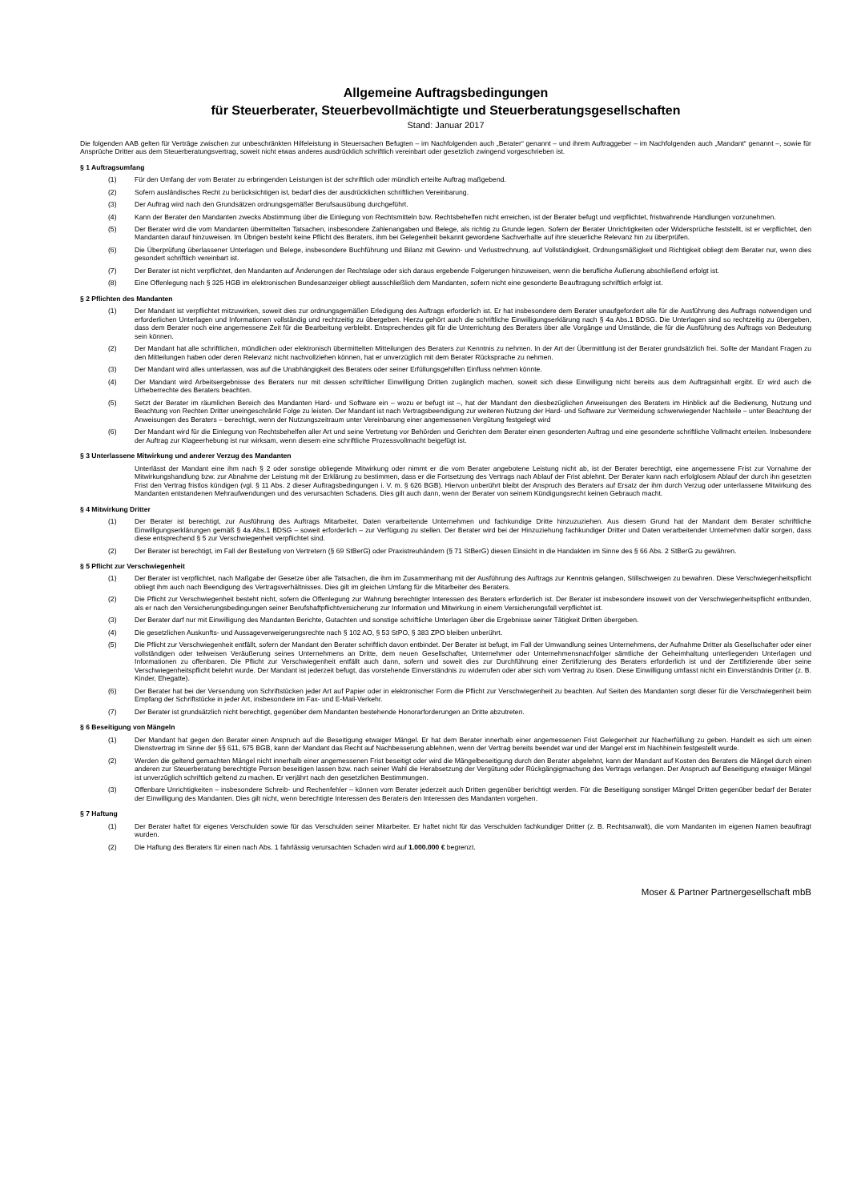Allgemeine Auftragsbedingungen
für Steuerberater, Steuerbevollmächtigte und Steuerberatungsgesellschaften
Stand: Januar 2017
Die folgenden AAB gelten für Verträge zwischen zur unbeschränkten Hilfeleistung in Steuersachen Befugten – im Nachfolgenden auch „Berater“ genannt – und ihrem Auftraggeber – im Nachfolgenden auch „Mandant“ genannt –, sowie für Ansprüche Dritter aus dem Steuerberatungsvertrag, soweit nicht etwas anderes ausdrücklich schriftlich vereinbart oder gesetzlich zwingend vorgeschrieben ist.
§ 1 Auftragsumfang
(1) Für den Umfang der vom Berater zu erbringenden Leistungen ist der schriftlich oder mündlich erteilte Auftrag maßgebend.
(2) Sofern ausländisches Recht zu berücksichtigen ist, bedarf dies der ausdrücklichen schriftlichen Vereinbarung.
(3) Der Auftrag wird nach den Grundsätzen ordnungsgemäßer Berufsausübung durchgeführt.
(4) Kann der Berater den Mandanten zwecks Abstimmung über die Einlegung von Rechtsmitteln bzw. Rechtsbehelfen nicht erreichen, ist der Berater befugt und verpflichtet, fristwahrende Handlungen vorzunehmen.
(5) Der Berater wird die vom Mandanten übermittelten Tatsachen, insbesondere Zahlenangaben und Belege, als richtig zu Grunde legen. Sofern der Berater Unrichtigkeiten oder Widersprüche feststellt, ist er verpflichtet, den Mandanten darauf hinzuweisen. Im Übrigen besteht keine Pflicht des Beraters, ihm bei Gelegenheit bekannt gewordene Sachverhalte auf ihre steuerliche Relevanz hin zu überprüfen.
(6) Die Überprüfung überlassener Unterlagen und Belege, insbesondere Buchführung und Bilanz mit Gewinn- und Verlustrechnung, auf Vollständigkeit, Ordnungsmäßigkeit und Richtigkeit obliegt dem Berater nur, wenn dies gesondert schriftlich vereinbart ist.
(7) Der Berater ist nicht verpflichtet, den Mandanten auf Änderungen der Rechtslage oder sich daraus ergebende Folgerungen hinzuweisen, wenn die berufliche Äußerung abschließend erfolgt ist.
(8) Eine Offenlegung nach § 325 HGB im elektronischen Bundesanzeiger obliegt ausschließlich dem Mandanten, sofern nicht eine gesonderte Beauftragung schriftlich erfolgt ist.
§ 2 Pflichten des Mandanten
(1) Der Mandant ist verpflichtet mitzuwirken, soweit dies zur ordnungsgemäßen Erledigung des Auftrags erforderlich ist. Er hat insbesondere dem Berater unaufgefordert alle für die Ausführung des Auftrags notwendigen und erforderlichen Unterlagen und Informationen vollständig und rechtzeitig zu übergeben. Hierzu gehört auch die schriftliche Einwilligungserklärung nach § 4a Abs.1 BDSG. Die Unterlagen sind so rechtzeitig zu übergeben, dass dem Berater noch eine angemessene Zeit für die Bearbeitung verbleibt. Entsprechendes gilt für die Unterrichtung des Beraters über alle Vorgänge und Umstände, die für die Ausführung des Auftrags von Bedeutung sein können.
(2) Der Mandant hat alle schriftlichen, mündlichen oder elektronisch übermittelten Mitteilungen des Beraters zur Kenntnis zu nehmen. In der Art der Übermittlung ist der Berater grundsätzlich frei. Sollte der Mandant Fragen zu den Mitteilungen haben oder deren Relevanz nicht nachvollziehen können, hat er unverzüglich mit dem Berater Rücksprache zu nehmen.
(3) Der Mandant wird alles unterlassen, was auf die Unabhängigkeit des Beraters oder seiner Erfüllungsgehilfen Einfluss nehmen könnte.
(4) Der Mandant wird Arbeitsergebnisse des Beraters nur mit dessen schriftlicher Einwilligung Dritten zugänglich machen, soweit sich diese Einwilligung nicht bereits aus dem Auftragsinhalt ergibt. Er wird auch die Urheberrechte des Beraters beachten.
(5) Setzt der Berater im räumlichen Bereich des Mandanten Hard- und Software ein – wozu er befugt ist –, hat der Mandant den diesbezüglichen Anweisungen des Beraters im Hinblick auf die Bedienung, Nutzung und Beachtung von Rechten Dritter uneingeschränkt Folge zu leisten. Der Mandant ist nach Vertragsbeendigung zur weiteren Nutzung der Hard- und Software zur Vermeidung schwerwiegender Nachteile – unter Beachtung der Anweisungen des Beraters – berechtigt, wenn der Nutzungszeitraum unter Vereinbarung einer angemessenen Vergütung festgelegt wird
(6) Der Mandant wird für die Einlegung von Rechtsbehelfen aller Art und seine Vertretung vor Behörden und Gerichten dem Berater einen gesonderten Auftrag und eine gesonderte schriftliche Vollmacht erteilen. Insbesondere der Auftrag zur Klageerhebung ist nur wirksam, wenn diesem eine schriftliche Prozessvollmacht beigefügt ist.
§ 3 Unterlassene Mitwirkung und anderer Verzug des Mandanten
Unterlässt der Mandant eine ihm nach § 2 oder sonstige obliegende Mitwirkung oder nimmt er die vom Berater angebotene Leistung nicht ab, ist der Berater berechtigt, eine angemessene Frist zur Vornahme der Mitwirkungshandlung bzw. zur Abnahme der Leistung mit der Erklärung zu bestimmen, dass er die Fortsetzung des Vertrags nach Ablauf der Frist ablehnt. Der Berater kann nach erfolglosem Ablauf der durch ihn gesetzten Frist den Vertrag fristlos kündigen (vgl. § 11 Abs. 2 dieser Auftragsbedingungen i. V. m. § 626 BGB). Hiervon unberührt bleibt der Anspruch des Beraters auf Ersatz der ihm durch Verzug oder unterlassene Mitwirkung des Mandanten entstandenen Mehraufwendungen und des verursachten Schadens. Dies gilt auch dann, wenn der Berater von seinem Kündigungsrecht keinen Gebrauch macht.
§ 4 Mitwirkung Dritter
(1) Der Berater ist berechtigt, zur Ausführung des Auftrags Mitarbeiter, Daten verarbeitende Unternehmen und fachkundige Dritte hinzuzuziehen. Aus diesem Grund hat der Mandant dem Berater schriftliche Einwilligungserklärungen gemäß § 4a Abs.1 BDSG – soweit erforderlich – zur Verfügung zu stellen. Der Berater wird bei der Hinzuziehung fachkundiger Dritter und Daten verarbeitender Unternehmen dafür sorgen, dass diese entsprechend § 5 zur Verschwiegenheit verpflichtet sind.
(2) Der Berater ist berechtigt, im Fall der Bestellung von Vertretern (§ 69 StBerG) oder Praxistreuhändern (§ 71 StBerG) diesen Einsicht in die Handakten im Sinne des § 66 Abs. 2 StBerG zu gewähren.
§ 5 Pflicht zur Verschwiegenheit
(1) Der Berater ist verpflichtet, nach Maßgabe der Gesetze über alle Tatsachen, die ihm im Zusammenhang mit der Ausführung des Auftrags zur Kenntnis gelangen, Stillschweigen zu bewahren. Diese Verschwiegenheitspflicht obliegt ihm auch nach Beendigung des Vertragsverhältnisses. Dies gilt im gleichen Umfang für die Mitarbeiter des Beraters.
(2) Die Pflicht zur Verschwiegenheit besteht nicht, sofern die Offenlegung zur Wahrung berechtigter Interessen des Beraters erforderlich ist. Der Berater ist insbesondere insoweit von der Verschwiegenheitspflicht entbunden, als er nach den Versicherungsbedingungen seiner Berufshaftpflichtversicherung zur Information und Mitwirkung in einem Versicherungsfall verpflichtet ist.
(3) Der Berater darf nur mit Einwilligung des Mandanten Berichte, Gutachten und sonstige schriftliche Unterlagen über die Ergebnisse seiner Tätigkeit Dritten übergeben.
(4) Die gesetzlichen Auskunfts- und Aussageverweigerungsrechte nach § 102 AO, § 53 StPO, § 383 ZPO bleiben unberührt.
(5) Die Pflicht zur Verschwiegenheit entfällt, sofern der Mandant den Berater schriftlich davon entbindet. Der Berater ist befugt, im Fall der Umwandlung seines Unternehmens, der Aufnahme Dritter als Gesellschafter oder einer vollständigen oder teilweisen Veräußerung seines Unternehmens an Dritte, dem neuen Gesellschafter, Unternehmer oder Unternehmensnachfolger sämtliche der Geheimhaltung unterliegenden Unterlagen und Informationen zu offenbaren. Die Pflicht zur Verschwiegenheit entfällt auch dann, sofern und soweit dies zur Durchführung einer Zertifizierung des Beraters erforderlich ist und der Zertifizierende über seine Verschwiegenheitspflicht belehrt wurde. Der Mandant ist jederzeit befugt, das vorstehende Einverständnis zu widerrufen oder aber sich vom Vertrag zu lösen. Diese Einwilligung umfasst nicht ein Einverständnis Dritter (z. B. Kinder, Ehegatte).
(6) Der Berater hat bei der Versendung von Schriftstücken jeder Art auf Papier oder in elektronischer Form die Pflicht zur Verschwiegenheit zu beachten. Auf Seiten des Mandanten sorgt dieser für die Verschwiegenheit beim Empfang der Schriftstücke in jeder Art, insbesondere im Fax- und E-Mail-Verkehr.
(7) Der Berater ist grundsätzlich nicht berechtigt, gegenüber dem Mandanten bestehende Honorarforderungen an Dritte abzutreten.
§ 6 Beseitigung von Mängeln
(1) Der Mandant hat gegen den Berater einen Anspruch auf die Beseitigung etwaiger Mängel. Er hat dem Berater innerhalb einer angemessenen Frist Gelegenheit zur Nacherfüllung zu geben. Handelt es sich um einen Dienstvertrag im Sinne der §§ 611, 675 BGB, kann der Mandant das Recht auf Nachbesserung ablehnen, wenn der Vertrag bereits beendet war und der Mangel erst im Nachhinein festgestellt wurde.
(2) Werden die geltend gemachten Mängel nicht innerhalb einer angemessenen Frist beseitigt oder wird die Mängelbeseitigung durch den Berater abgelehnt, kann der Mandant auf Kosten des Beraters die Mängel durch einen anderen zur Steuerberatung berechtigte Person beseitigen lassen bzw. nach seiner Wahl die Herabsetzung der Vergütung oder Rückgängigmachung des Vertrags verlangen. Der Anspruch auf Beseitigung etwaiger Mängel ist unverzüglich schriftlich geltend zu machen. Er verjährt nach den gesetzlichen Bestimmungen.
(3) Offenbare Unrichtigkeiten – insbesondere Schreib- und Rechenfehler – können vom Berater jederzeit auch Dritten gegenüber berichtigt werden. Für die Beseitigung sonstiger Mängel Dritten gegenüber bedarf der Berater der Einwilligung des Mandanten. Dies gilt nicht, wenn berechtigte Interessen des Beraters den Interessen des Mandanten vorgehen.
§ 7 Haftung
(1) Der Berater haftet für eigenes Verschulden sowie für das Verschulden seiner Mitarbeiter. Er haftet nicht für das Verschulden fachkundiger Dritter (z. B. Rechtsanwalt), die vom Mandanten im eigenen Namen beauftragt wurden.
(2) Die Haftung des Beraters für einen nach Abs. 1 fahrlässig verursachten Schaden wird auf 1.000.000 € begrenzt.
Moser & Partner Partnergesellschaft mbB